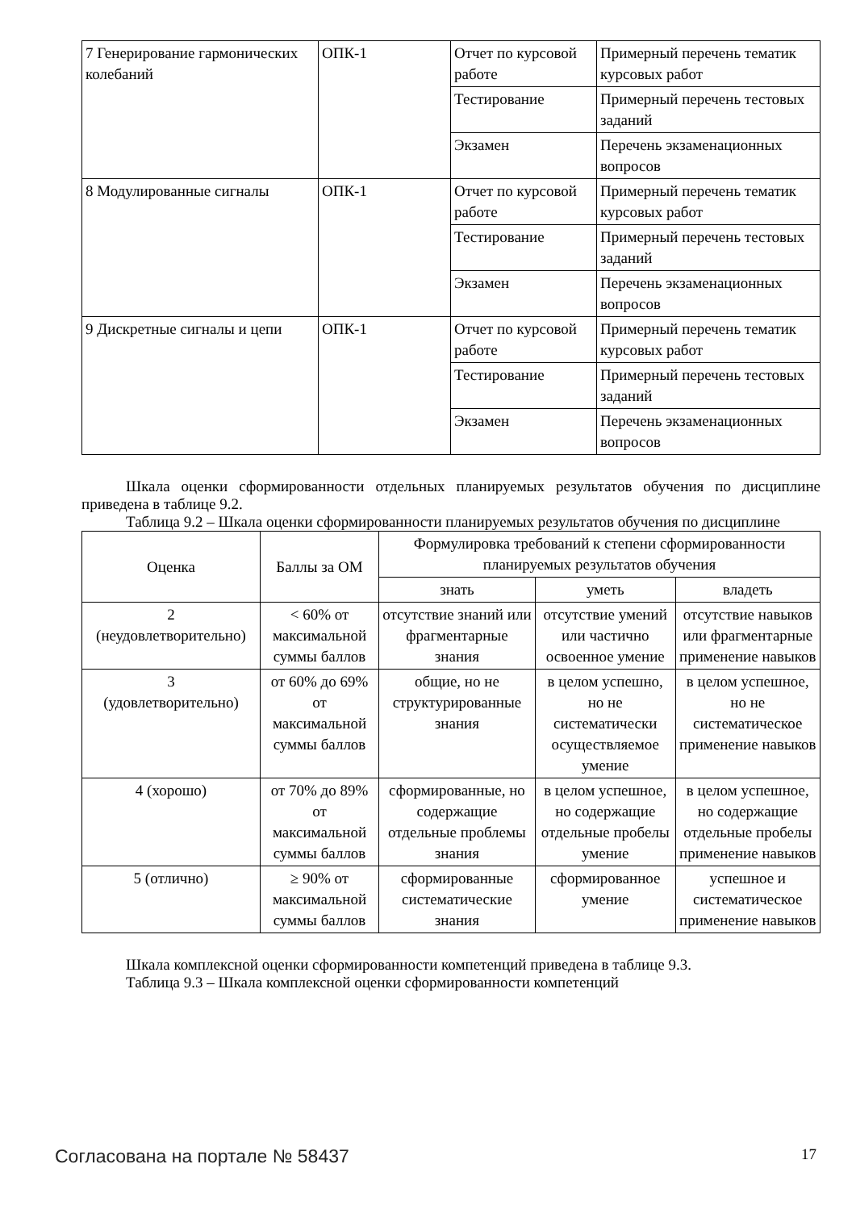| 7 Генерирование гармонических колебаний | ОПК-1 | Отчет по курсовой работе | Примерный перечень тематик курсовых работ |
| | | Тестирование | Примерный перечень тестовых заданий |
| | | Экзамен | Перечень экзаменационных вопросов |
| 8 Модулированные сигналы | ОПК-1 | Отчет по курсовой работе | Примерный перечень тематик курсовых работ |
| | | Тестирование | Примерный перечень тестовых заданий |
| | | Экзамен | Перечень экзаменационных вопросов |
| 9 Дискретные сигналы и цепи | ОПК-1 | Отчет по курсовой работе | Примерный перечень тематик курсовых работ |
| | | Тестирование | Примерный перечень тестовых заданий |
| | | Экзамен | Перечень экзаменационных вопросов |
Шкала оценки сформированности отдельных планируемых результатов обучения по дисциплине приведена в таблице 9.2.
Таблица 9.2 – Шкала оценки сформированности планируемых результатов обучения по дисциплине
| Оценка | Баллы за ОМ | Формулировка требований к степени сформированности планируемых результатов обучения | | |
| --- | --- | --- | --- | --- |
| | | знать | уметь | владеть |
| 2 (неудовлетворительно) | < 60% от максимальной суммы баллов | отсутствие знаний или фрагментарные знания | отсутствие умений или частично освоенное умение | отсутствие навыков или фрагментарные применение навыков |
| 3 (удовлетворительно) | от 60% до 69% от максимальной суммы баллов | общие, но не структурированные знания | в целом успешно, но не систематически осуществляемое умение | в целом успешное, но не систематическое применение навыков |
| 4 (хорошо) | от 70% до 89% от максимальной суммы баллов | сформированные, но содержащие отдельные проблемы знания | в целом успешное, но содержащие отдельные пробелы умение | в целом успешное, но содержащие отдельные пробелы применение навыков |
| 5 (отлично) | ≥ 90% от максимальной суммы баллов | сформированные систематические знания | сформированное умение | успешное и систематическое применение навыков |
Шкала комплексной оценки сформированности компетенций приведена в таблице 9.3.
Таблица 9.3 – Шкала комплексной оценки сформированности компетенций
Согласована на портале № 58437 17